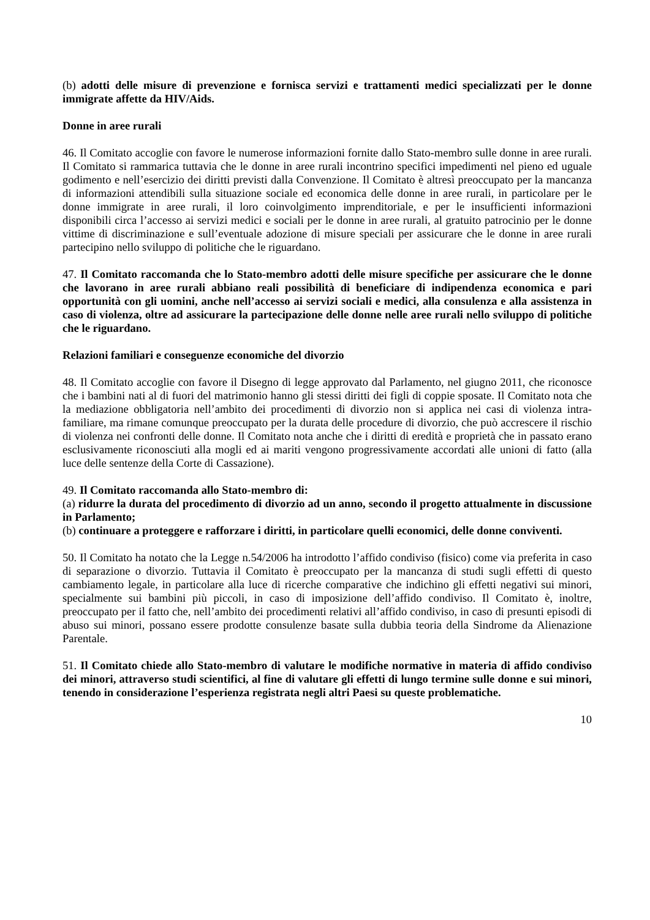(b) adotti delle misure di prevenzione e fornisca servizi e trattamenti medici specializzati per le donne immigrate affette da HIV/Aids.
Donne in aree rurali
46. Il Comitato accoglie con favore le numerose informazioni fornite dallo Stato-membro sulle donne in aree rurali. Il Comitato si rammarica tuttavia che le donne in aree rurali incontrino specifici impedimenti nel pieno ed uguale godimento e nell’esercizio dei diritti previsti dalla Convenzione. Il Comitato è altresì preoccupato per la mancanza di informazioni attendibili sulla situazione sociale ed economica delle donne in aree rurali, in particolare per le donne immigrate in aree rurali, il loro coinvolgimento imprenditoriale, e per le insufficienti informazioni disponibili circa l’accesso ai servizi medici e sociali per le donne in aree rurali, al gratuito patrocinio per le donne vittime di discriminazione e sull’eventuale adozione di misure speciali per assicurare che le donne in aree rurali partecipino nello sviluppo di politiche che le riguardano.
47. Il Comitato raccomanda che lo Stato-membro adotti delle misure specifiche per assicurare che le donne che lavorano in aree rurali abbiano reali possibilità di beneficiare di indipendenza economica e pari opportunità con gli uomini, anche nell’accesso ai servizi sociali e medici, alla consulenza e alla assistenza in caso di violenza, oltre ad assicurare la partecipazione delle donne nelle aree rurali nello sviluppo di politiche che le riguardano.
Relazioni familiari e conseguenze economiche del divorzio
48. Il Comitato accoglie con favore il Disegno di legge approvato dal Parlamento, nel giugno 2011, che riconosce che i bambini nati al di fuori del matrimonio hanno gli stessi diritti dei figli di coppie sposate. Il Comitato nota che la mediazione obbligatoria nell’ambito dei procedimenti di divorzio non si applica nei casi di violenza intra-familiare, ma rimane comunque preoccupato per la durata delle procedure di divorzio, che può accrescere il rischio di violenza nei confronti delle donne. Il Comitato nota anche che i diritti di eredità e proprietà che in passato erano esclusivamente riconosciuti alla mogli ed ai mariti vengono progressivamente accordati alle unioni di fatto (alla luce delle sentenze della Corte di Cassazione).
49. Il Comitato raccomanda allo Stato-membro di:
(a) ridurre la durata del procedimento di divorzio ad un anno, secondo il progetto attualmente in discussione in Parlamento;
(b) continuare a proteggere e rafforzare i diritti, in particolare quelli economici, delle donne conviventi.
50. Il Comitato ha notato che la Legge n.54/2006 ha introdotto l’affido condiviso (fisico) come via preferita in caso di separazione o divorzio. Tuttavia il Comitato è preoccupato per la mancanza di studi sugli effetti di questo cambiamento legale, in particolare alla luce di ricerche comparative che indichino gli effetti negativi sui minori, specialmente sui bambini più piccoli, in caso di imposizione dell’affido condiviso. Il Comitato è, inoltre, preoccupato per il fatto che, nell’ambito dei procedimenti relativi all’affido condiviso, in caso di presunti episodi di abuso sui minori, possano essere prodotte consulenze basate sulla dubbia teoria della Sindrome da Alienazione Parentale.
51. Il Comitato chiede allo Stato-membro di valutare le modifiche normative in materia di affido condiviso dei minori, attraverso studi scientifici, al fine di valutare gli effetti di lungo termine sulle donne e sui minori, tenendo in considerazione l’esperienza registrata negli altri Paesi su queste problematiche.
10